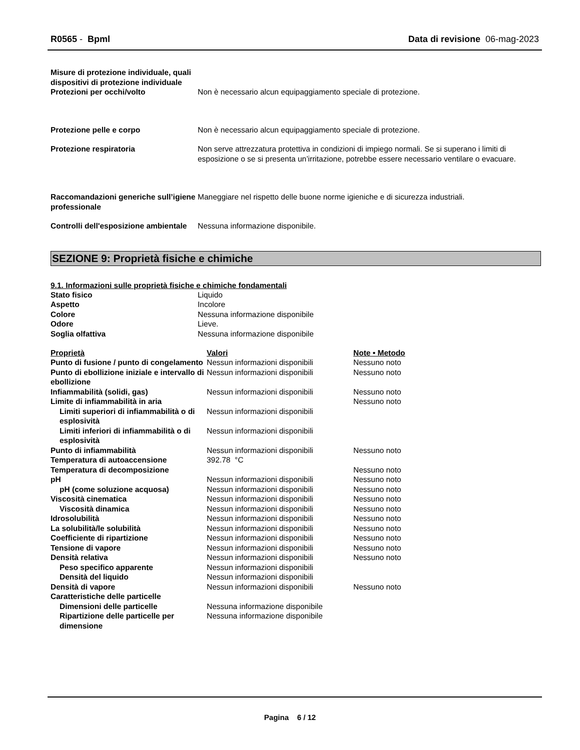R0565 - Bpml Data di revisione 06-mag-2023
| Misure di protezione individuale, quali dispositivi di protezione individuale | |
| Protezioni per occhi/volto | Non è necessario alcun equipaggiamento speciale di protezione. |
| Protezione pelle e corpo | Non è necessario alcun equipaggiamento speciale di protezione. |
| Protezione respiratoria | Non serve attrezzatura protettiva in condizioni di impiego normali. Se si superano i limiti di esposizione o se si presenta un’irritazione, potrebbe essere necessario ventilare o evacuare. |
| Raccomandazioni generiche sull’igiene professionale | Maneggiare nel rispetto delle buone norme igieniche e di sicurezza industriali. |
| Controlli dell'esposizione ambientale | Nessuna informazione disponibile. |
SEZIONE 9: Proprietà fisiche e chimiche
9.1. Informazioni sulle proprietà fisiche e chimiche fondamentali
| Stato fisico | Liquido |
| Aspetto | Incolore |
| Colore | Nessuna informazione disponibile |
| Odore | Lieve. |
| Soglia olfattiva | Nessuna informazione disponibile |
| Proprietà | Valori | Note • Metodo |
| Punto di fusione / punto di congelamento | Nessun informazioni disponibili | Nessuno noto |
| Punto di ebollizione iniziale e intervallo di ebollizione | Nessun informazioni disponibili | Nessuno noto |
| Infiammabilità (solidi, gas) | Nessun informazioni disponibili | Nessuno noto |
| Limite di infiammabilità in aria | | Nessuno noto |
| Limiti superiori di infiammabilità o di esplosività | Nessun informazioni disponibili | |
| Limiti inferiori di infiammabilità o di esplosività | Nessun informazioni disponibili | |
| Punto di infiammabilità | Nessun informazioni disponibili | Nessuno noto |
| Temperatura di autoaccensione | 392.78 °C | |
| Temperatura di decomposizione | | Nessuno noto |
| pH | Nessun informazioni disponibili | Nessuno noto |
| pH (come soluzione acquosa) | Nessun informazioni disponibili | Nessuno noto |
| Viscosità cinematica | Nessun informazioni disponibili | Nessuno noto |
| Viscosità dinamica | Nessun informazioni disponibili | Nessuno noto |
| Idrosolubilità | Nessun informazioni disponibili | Nessuno noto |
| La solubilità/le solubilità | Nessun informazioni disponibili | Nessuno noto |
| Coefficiente di ripartizione | Nessun informazioni disponibili | Nessuno noto |
| Tensione di vapore | Nessun informazioni disponibili | Nessuno noto |
| Densità relativa | Nessun informazioni disponibili | Nessuno noto |
| Peso specifico apparente | Nessun informazioni disponibili | |
| Densità del liquido | Nessun informazioni disponibili | |
| Densità di vapore | Nessun informazioni disponibili | Nessuno noto |
| Caratteristiche delle particelle | | |
| Dimensioni delle particelle | Nessuna informazione disponibile | |
| Ripartizione delle particelle per dimensione | Nessuna informazione disponibile | |
Pagina 6 / 12